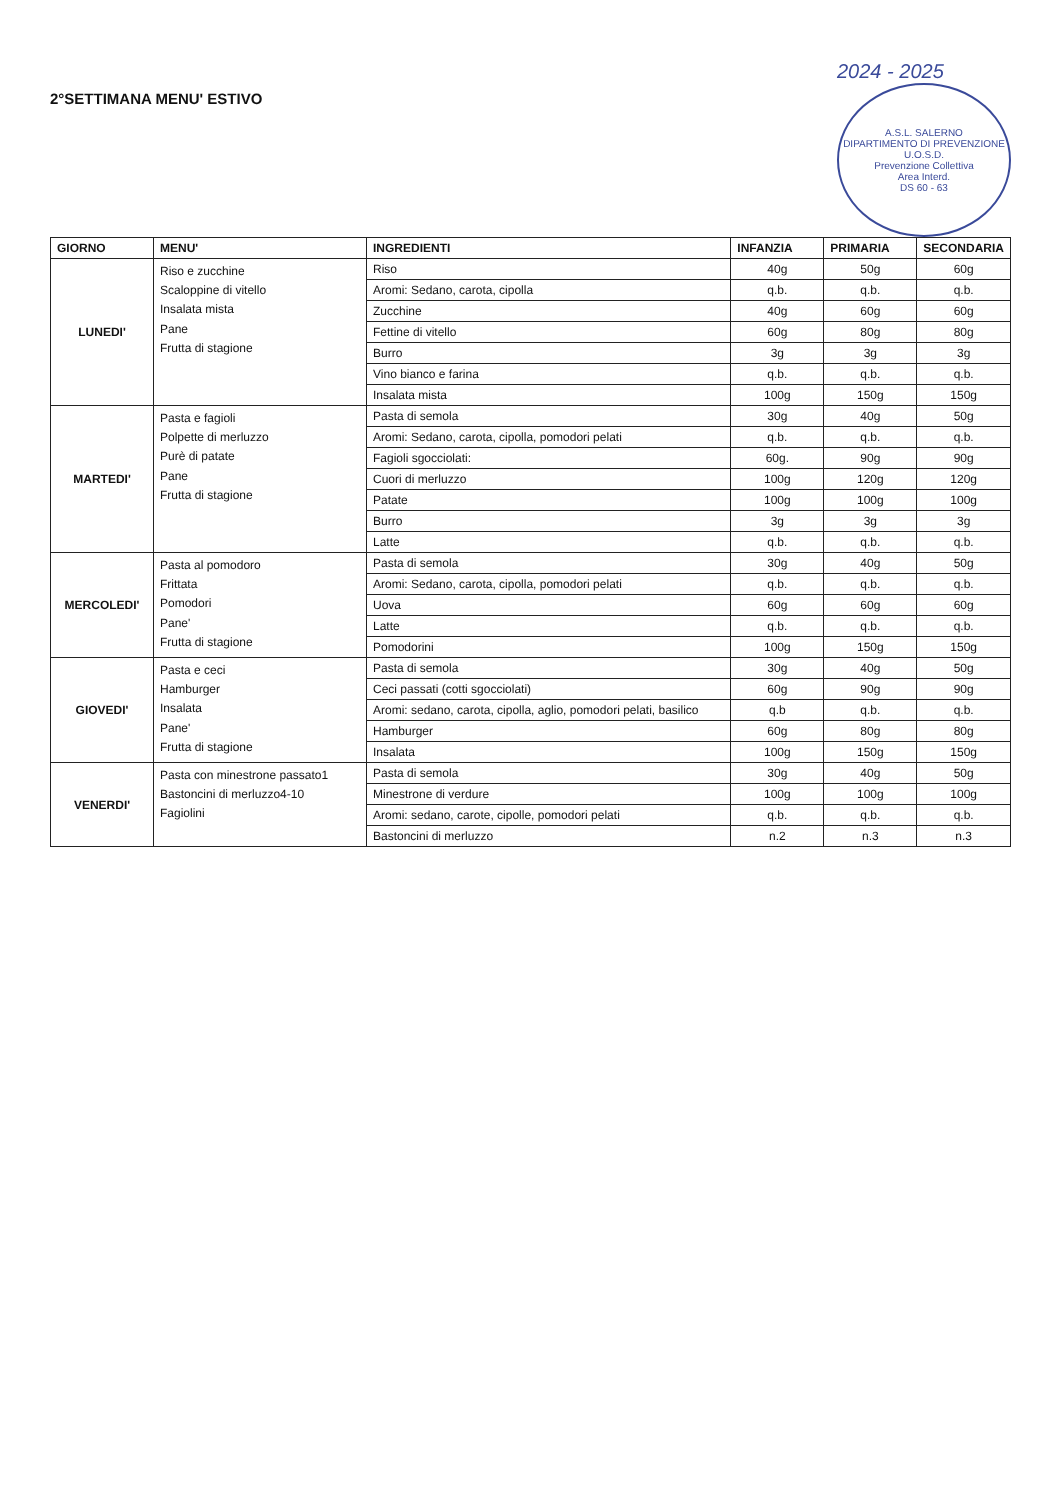2°SETTIMANA MENU' ESTIVO
2024 - 2025
A.S.L. SALERNO
DIPARTIMENTO DI PREVENZIONE
U.O.S.D.
Prevenzione Collettiva
Area Interd.
DS 60 - 63
| GIORNO | MENU' | INGREDIENTI | INFANZIA | PRIMARIA | SECONDARIA |
| --- | --- | --- | --- | --- | --- |
| LUNEDI' | Riso e zucchine Scaloppine di vitello Insalata mista Pane Frutta di stagione | Riso | 40g | 50g | 60g |
| | | Aromi: Sedano, carota, cipolla | q.b. | q.b. | q.b. |
| | | Zucchine | 40g | 60g | 60g |
| | | Fettine di vitello | 60g | 80g | 80g |
| | | Burro | 3g | 3g | 3g |
| | | Vino bianco e farina | q.b. | q.b. | q.b. |
| | | Insalata mista | 100g | 150g | 150g |
| MARTEDI' | Pasta e fagioli Polpette di merluzzo Purè di patate Pane Frutta di stagione | Pasta di semola | 30g | 40g | 50g |
| | | Aromi: Sedano, carota, cipolla, pomodori pelati | q.b. | q.b. | q.b. |
| | | Fagioli sgocciolati: | 60g. | 90g | 90g |
| | | Cuori di merluzzo | 100g | 120g | 120g |
| | | Patate | 100g | 100g | 100g |
| | | Burro | 3g | 3g | 3g |
| | | Latte | q.b. | q.b. | q.b. |
| MERCOLEDI' | Pasta al pomodoro Frittata Pomodori Pane' Frutta di stagione | Pasta di semola | 30g | 40g | 50g |
| | | Aromi: Sedano, carota, cipolla, pomodori pelati | q.b. | q.b. | q.b. |
| | | Uova | 60g | 60g | 60g |
| | | Latte | q.b. | q.b. | q.b. |
| | | Pomodorini | 100g | 150g | 150g |
| GIOVEDI' | Pasta e ceci Hamburger Insalata Pane' Frutta di stagione | Pasta di semola | 30g | 40g | 50g |
| | | Ceci passati (cotti sgocciolati) | 60g | 90g | 90g |
| | | Aromi: sedano, carota, cipolla, aglio, pomodori pelati, basilico | q.b | q.b. | q.b. |
| | | Hamburger | 60g | 80g | 80g |
| | | Insalata | 100g | 150g | 150g |
| VENERDI' | Pasta con minestrone passato1 Bastoncini di merluzzo4-10 Fagiolini | Pasta di semola | 30g | 40g | 50g |
| | | Minestrone di verdure | 100g | 100g | 100g |
| | | Aromi: sedano, carote, cipolle, pomodori pelati | q.b. | q.b. | q.b. |
| | | Bastoncini di merluzzo | n.2 | n.3 | n.3 |